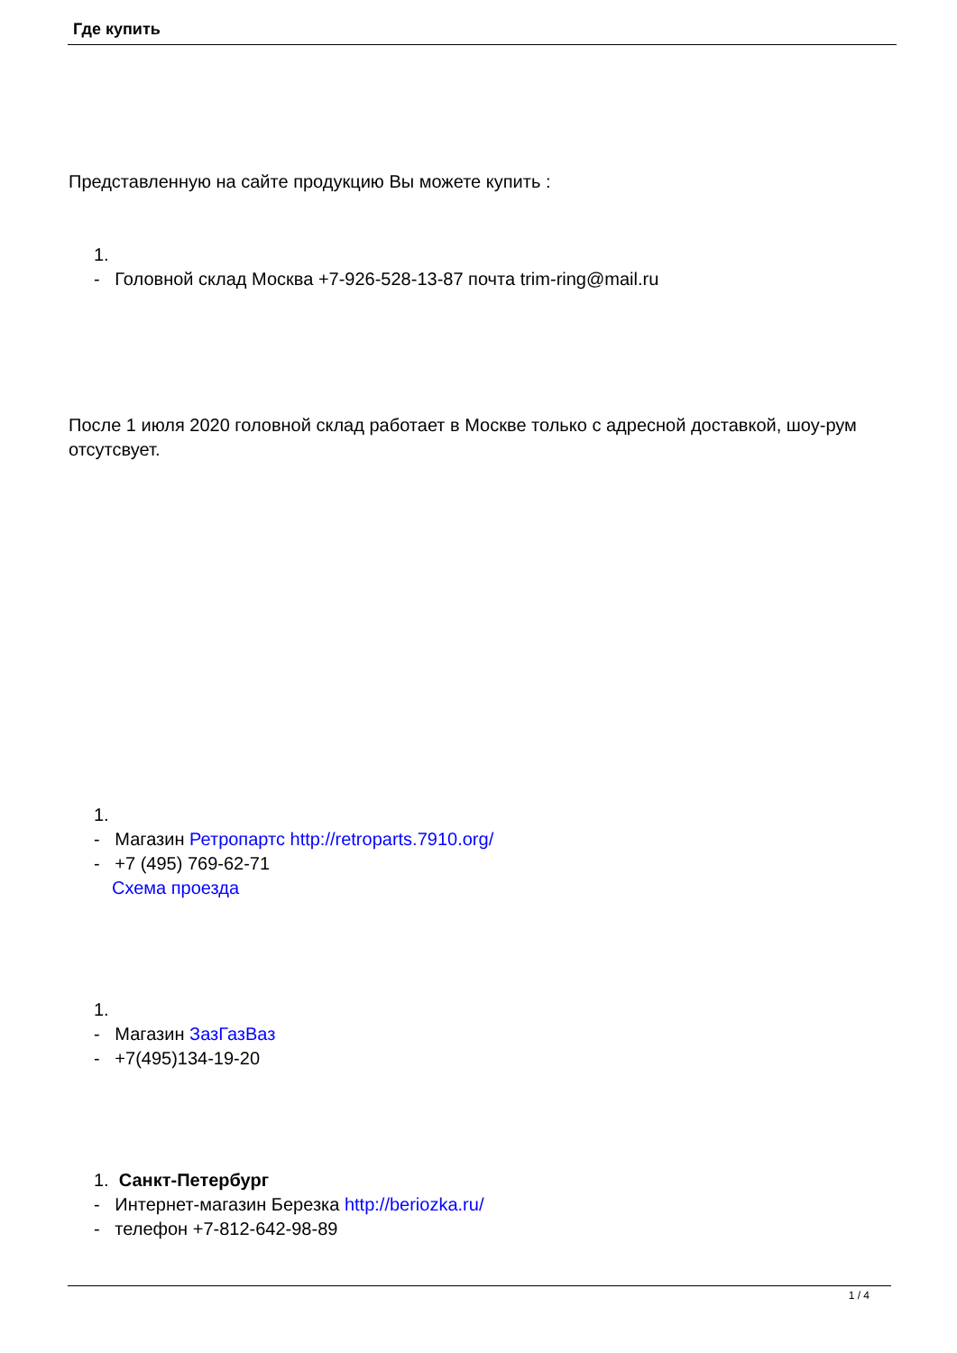Где купить
Представленную на сайте продукцию Вы можете купить :
1.
- Головной склад Москва +7-926-528-13-87 почта trim-ring@mail.ru
После 1 июля 2020 головной склад работает в Москве только с адресной доставкой, шоу-рум отсутсвует.
1.
- Магазин Ретропартс http://retroparts.7910.org/
- +7 (495) 769-62-71
Схема проезда
1.
- Магазин ЗазГазВаз
- +7(495)134-19-20
1. Санкт-Петербург
- Интернет-магазин Березка http://beriozka.ru/
- телефон +7-812-642-98-89
1 / 4